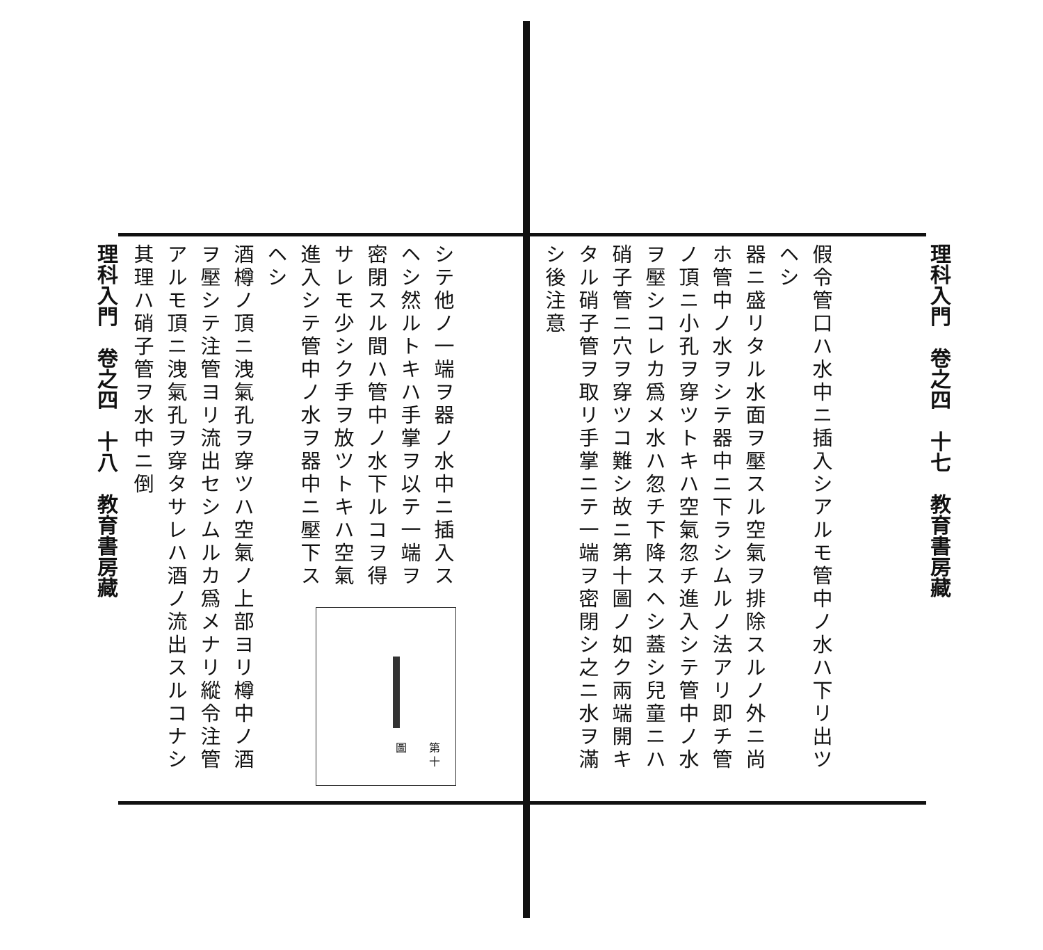第十圖
シテ他ノ一端ヲ器ノ水中ニ插入スヘシ然ルトキハ手掌ヲ以テ一端ヲ密閉スル間ハ管中ノ水下ルコヲ得サレモ少シク手ヲ放ツトキハ空氣進入シテ管中ノ水ヲ器中ニ壓下スヘシ
酒樽ノ頂ニ洩氣孔ヲ穿ツハ空氣ノ上部ヨリ樽中ノ酒ヲ壓シテ注管ヨリ流出セシムルカ爲メナリ縱令注管アルモ頂ニ洩氣孔ヲ穿タサレハ酒ノ流出スルコナシ其理ハ硝子管ヲ水中ニ倒
理科入門　卷之四　十八　教育書房藏
理科入門　卷之四　十七　教育書房藏
假令管口ハ水中ニ插入シアルモ管中ノ水ハ下リ出ツヘシ
器ニ盛リタル水面ヲ壓スル空氣ヲ排除スルノ外ニ尚ホ管中ノ水ヲシテ器中ニ下ラシムルノ法アリ即チ管ノ頂ニ小孔ヲ穿ツトキハ空氣忽チ進入シテ管中ノ水ヲ壓シコレカ爲メ水ハ忽チ下降スヘシ蓋シ兒童ニハ硝子管ニ穴ヲ穿ツコ難シ故ニ第十圖ノ如ク兩端開キタル硝子管ヲ取リ手掌ニテ一端ヲ密閉シ之ニ水ヲ滿シ後注意
リ故ニ若シ器ノ水面ヲ壓スル空氣ヲ排除セハ